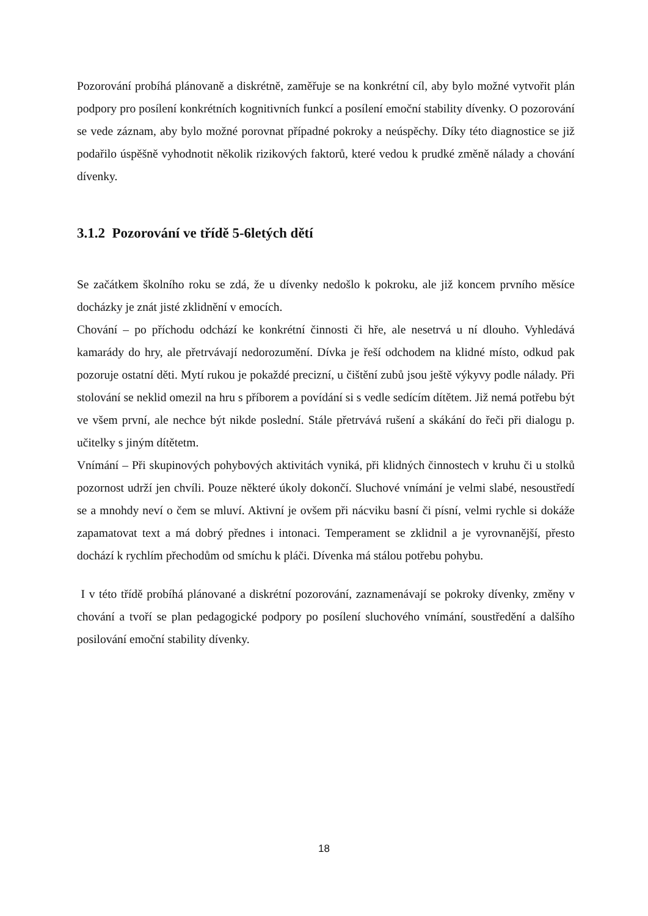Pozorování probíhá plánovaně a diskrétně, zaměřuje se na konkrétní cíl, aby bylo možné vytvořit plán podpory pro posílení konkrétních kognitivních funkcí a posílení emoční stability dívenky. O pozorování se vede záznam, aby bylo možné porovnat případné pokroky a neúspěchy. Díky této diagnostice se již podařilo úspěšně vyhodnotit několik rizikových faktorů, které vedou k prudké změně nálady a chování dívenky.
3.1.2 Pozorování ve třídě 5-6letých dětí
Se začátkem školního roku se zdá, že u dívenky nedošlo k pokroku, ale již koncem prvního měsíce docházky je znát jisté zklidnění v emocích.
Chování – po příchodu odchází ke konkrétní činnosti či hře, ale nesetrvá u ní dlouho. Vyhledává kamarády do hry, ale přetrvávají nedorozumění. Dívka je řeší odchodem na klidné místo, odkud pak pozoruje ostatní děti. Mytí rukou je pokaždé precizní, u čištění zubů jsou ještě výkyvy podle nálady. Při stolování se neklid omezil na hru s příborem a povídání si s vedle sedícím dítětem. Již nemá potřebu být ve všem první, ale nechce být nikde poslední. Stále přetrvává rušení a skákání do řeči při dialogu p. učitelky s jiným dítětetm.
Vnímání – Při skupinových pohybových aktivitách vyniká, při klidných činnostech v kruhu či u stolků pozornost udrží jen chvíli. Pouze některé úkoly dokončí. Sluchové vnímání je velmi slabé, nesoustředí se a mnohdy neví o čem se mluví. Aktivní je ovšem při nácviku basní či písní, velmi rychle si dokáže zapamatovat text a má dobrý přednes i intonaci. Temperament se zklidnil a je vyrovnanější, přesto dochází k rychlím přechodům od smíchu k pláči. Dívenka má stálou potřebu pohybu.
I v této třídě probíhá plánované a diskrétní pozorování, zaznamenávají se pokroky dívenky, změny v chování a tvoří se plan pedagogické podpory po posílení sluchového vnímání, soustředění a dalšího posilování emoční stability dívenky.
18